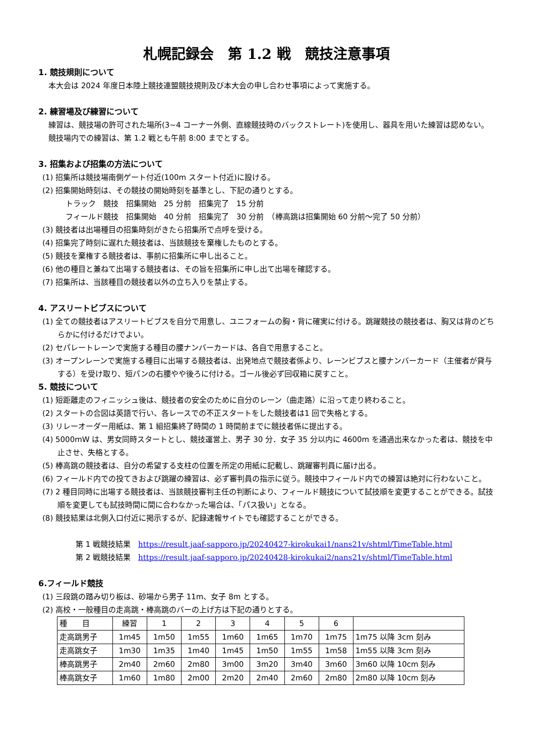札幌記録会　第 1.2 戦　競技注意事項
1. 競技規則について
本大会は 2024 年度日本陸上競技連盟競技規則及び本大会の申し合わせ事項によって実施する。
2. 練習場及び練習について
練習は、競技場の許可された場所(3~4 コーナー外側、直線競技時のバックストレート)を使用し、器具を用いた練習は認めない。
競技場内での練習は、第 1.2 戦とも午前 8:00 までとする。
3. 招集および招集の方法について
(1) 招集所は競技場南側ゲート付近(100m スタート付近)に設ける。
(2) 招集開始時刻は、その競技の開始時刻を基準とし、下記の通りとする。
トラック　競技　招集開始　25 分前　招集完了　15 分前
フィールド競技　招集開始　40 分前　招集完了　30 分前　（棒高跳は招集開始 60 分前～完了 50 分前）
(3) 競技者は出場種目の招集時刻がきたら招集所で点呼を受ける。
(4) 招集完了時刻に遅れた競技者は、当該競技を棄権したものとする。
(5) 競技を棄権する競技者は、事前に招集所に申し出ること。
(6) 他の種目と兼ねて出場する競技者は、その旨を招集所に申し出て出場を確認する。
(7) 招集所は、当該種目の競技者以外の立ち入りを禁止する。
4. アスリートビブスについて
(1) 全ての競技者はアスリートビブスを自分で用意し、ユニフォームの胸・背に確実に付ける。跳躍競技の競技者は、胸又は背のどちらかに付けるだけでよい。
(2) セパレートレーンで実施する種目の腰ナンバーカードは、各自で用意すること。
(3) オープンレーンで実施する種目に出場する競技者は、出発地点で競技者係より、レーンビブスと腰ナンバーカード（主催者が貸与する）を受け取り、短パンの右腰やや後ろに付ける。ゴール後必ず回収箱に戻すこと。
5. 競技について
(1) 短距離走のフィニッシュ後は、競技者の安全のために自分のレーン（曲走路）に沿って走り終わること。
(2) スタートの合図は英語で行い、各レースでの不正スタートをした競技者は1 回で失格とする。
(3) リレーオーダー用紙は、第 1 組招集終了時間の 1 時間前までに競技者係に提出する。
(4) 5000mW は、男女同時スタートとし、競技運営上、男子 30 分．女子 35 分以内に 4600m を通過出来なかった者は、競技を中止させ、失格とする。
(5) 棒高跳の競技者は、自分の希望する支柱の位置を所定の用紙に記載し、跳躍審判員に届け出る。
(6) フィールド内での投てきおよび跳躍の練習は、必ず審判員の指示に従う。競技中フィールド内での練習は絶対に行わないこと。
(7) 2 種目同時に出場する競技者は、当該競技審判主任の判断により、フィールド競技について試技順を変更することができる。試技順を変更しても試技時間に間に合わなかった場合は、「パス扱い」となる。
(8) 競技結果は北側入口付近に掲示するが、記録速報サイトでも確認することができる。
第 1 戦競技結果　https://result.jaaf-sapporo.jp/20240427-kirokukai1/nans21v/shtml/TimeTable.html
第 2 戦競技結果　https://result.jaaf-sapporo.jp/20240428-kirokukai2/nans21v/shtml/TimeTable.html
6.フィールド競技
(1) 三段跳の踏み切り板は、砂場から男子 11m、女子 8m とする。
(2) 高校・一般種目の走高跳・棒高跳のバーの上げ方は下記の通りとする。
| 種 目 | 練習 | 1 | 2 | 3 | 4 | 5 | 6 | |
| 走高跳男子 | 1m45 | 1m50 | 1m55 | 1m60 | 1m65 | 1m70 | 1m75 | 1m75 以降 3cm 刻み |
| 走高跳女子 | 1m30 | 1m35 | 1m40 | 1m45 | 1m50 | 1m55 | 1m58 | 1m55 以降 3cm 刻み |
| 棒高跳男子 | 2m40 | 2m60 | 2m80 | 3m00 | 3m20 | 3m40 | 3m60 | 3m60 以降 10cm 刻み |
| 棒高跳女子 | 1m60 | 1m80 | 2m00 | 2m20 | 2m40 | 2m60 | 2m80 | 2m80 以降 10cm 刻み |